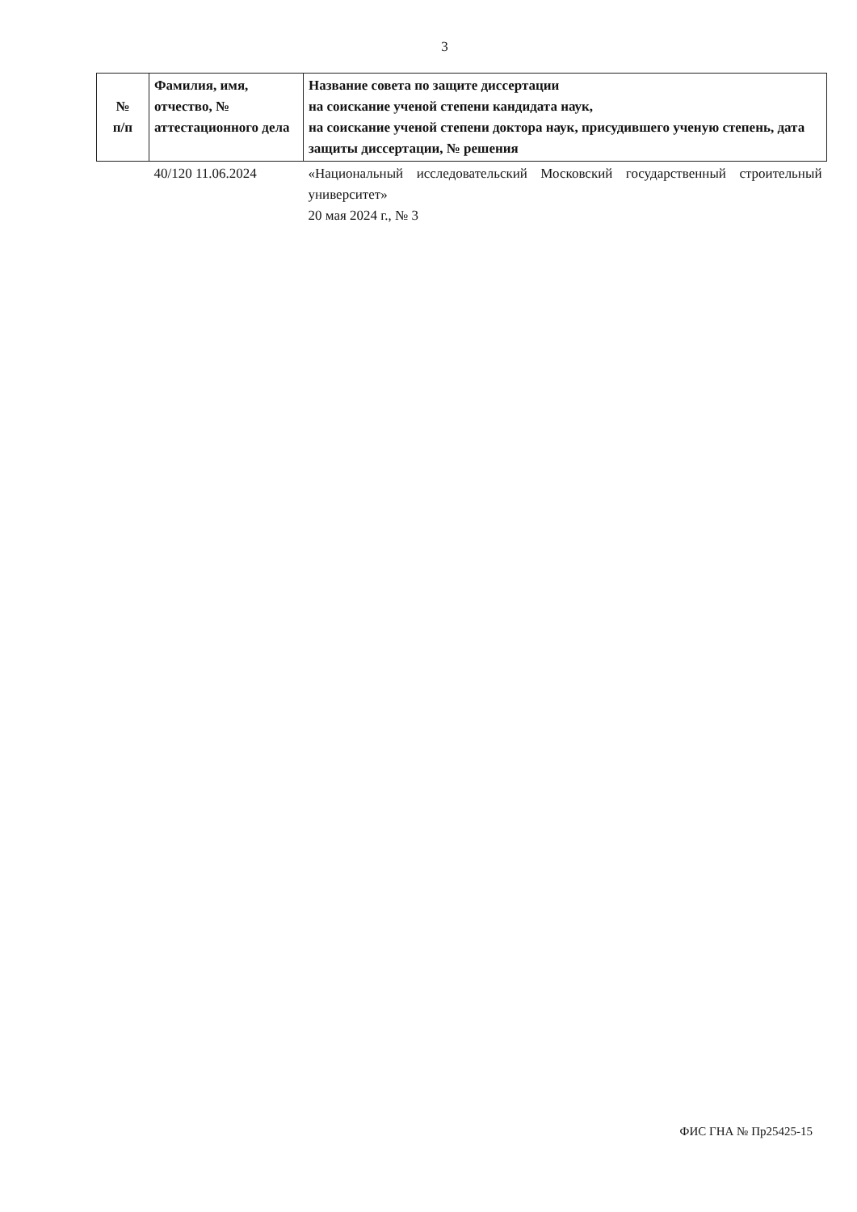3
| № п/п | Фамилия, имя, отчество, № аттестационного дела | Название совета по защите диссертации на соискание ученой степени кандидата наук, на соискание ученой степени доктора наук, присудившего ученую степень, дата защиты диссертации, № решения |
| --- | --- | --- |
| | 40/120 11.06.2024 | «Национальный исследовательский Московский государственный строительный университет» 20 мая 2024 г., № 3 |
ФИС ГНА № Пр25425-15